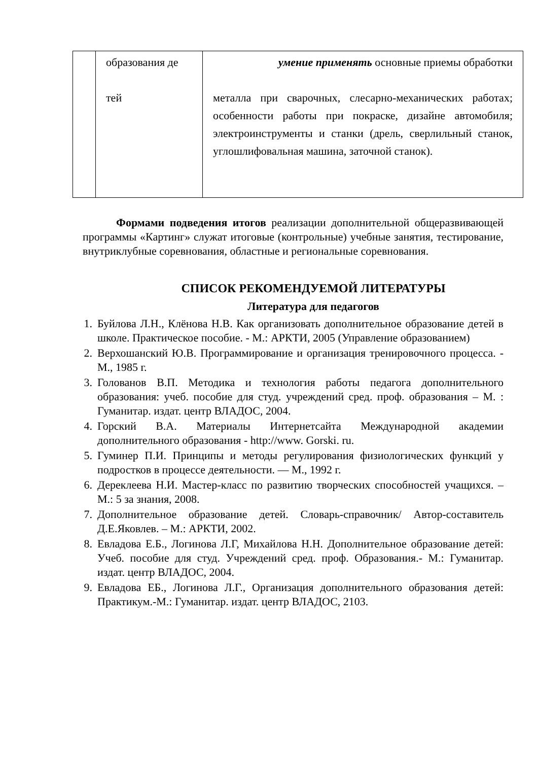| | образования де тей | умение применять основные приемы обработки металла при сварочных, слесарно-механических работах; особенности работы при покраске, дизайне автомобиля; электроинструменты и станки (дрель, сверлильный станок, углошлифовальная машина, заточной станок). |
Формами подведения итогов реализации дополнительной общеразвивающей программы «Картинг» служат итоговые (контрольные) учебные занятия, тестирование, внутриклубные соревнования, областные и региональные соревнования.
СПИСОК РЕКОМЕНДУЕМОЙ ЛИТЕРАТУРЫ
Литература для педагогов
1. Буйлова Л.Н., Клёнова Н.В. Как организовать дополнительное образование детей в школе. Практическое пособие. - М.: АРКТИ, 2005 (Управление образованием)
2. Верхошанский Ю.В. Программирование и организация тренировочного процесса. - М., 1985 г.
3. Голованов В.П. Методика и технология работы педагога дополнительного образования: учеб. пособие для студ. учреждений сред. проф. образования – М. : Гуманитар. издат. центр ВЛАДОС, 2004.
4. Горский В.А. Материалы Интернетсайта Международной академии дополнительного образования - http://www. Gorski. ru.
5. Гуминер П.И. Принципы и методы регулирования физиологических функций у подростков в процессе деятельности. — М., 1992 г.
6. Дереклеева Н.И. Мастер-класс по развитию творческих способностей учащихся. – М.: 5 за знания, 2008.
7. Дополнительное образование детей. Словарь-справочник/ Автор-составитель Д.Е.Яковлев. – М.: АРКТИ, 2002.
8. Евладова Е.Б., Логинова Л.Г, Михайлова Н.Н. Дополнительное образование детей: Учеб. пособие для студ. Учреждений сред. проф. Образования.- М.: Гуманитар. издат. центр ВЛАДОС, 2004.
9. Евладова ЕБ., Логинова Л.Г., Организация дополнительного образования детей: Практикум.-М.: Гуманитар. издат. центр ВЛАДОС, 2103.